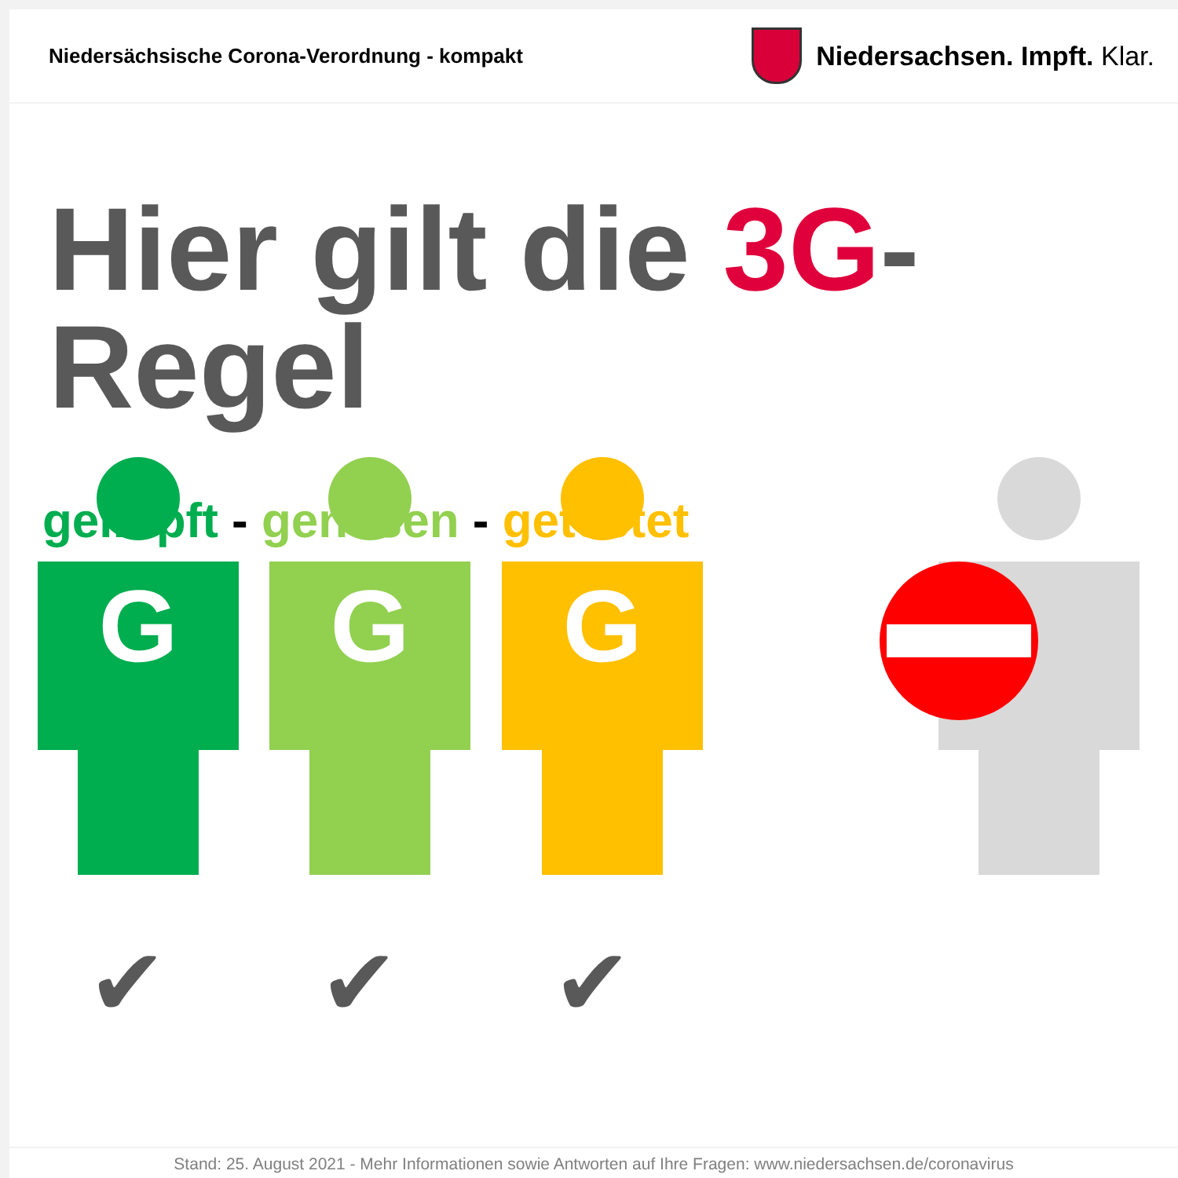Niedersächsische Corona-Verordnung - kompakt
Niedersachsen. Impft. Klar.
Hier gilt die 3G-Regel
geimpft - genesen - getestet
G G G
✔ ✔ ✔
Stand: 25. August 2021 - Mehr Informationen sowie Antworten auf Ihre Fragen: www.niedersachsen.de/coronavirus